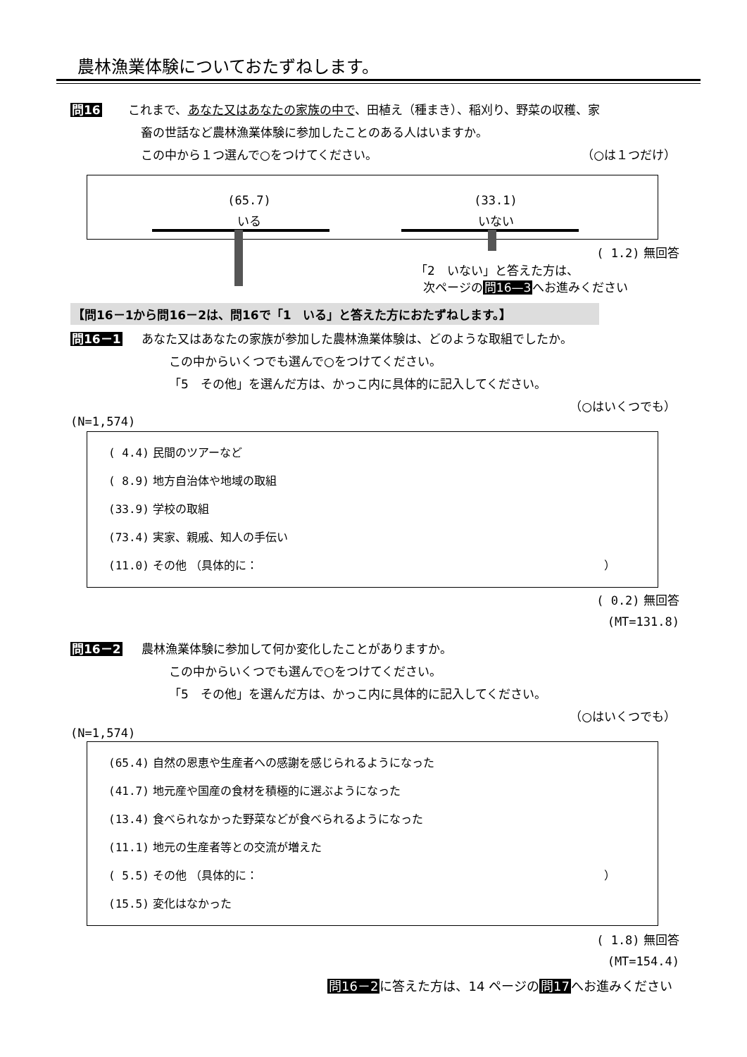農林漁業体験についておたずねします。
問16 これまで、あなた又はあなたの家族の中で、田植え（種まき）、稲刈り、野菜の収穫、家
畜の世話など農林漁業体験に参加したことのある人はいますか。
この中から１つ選んで○をつけてください。 （○は１つだけ）
(65.7)
いる
(33.1)
いない
( 1.2) 無回答
「2　いない」と答えた方は、
次ページの問16—3へお進みください
【問16－1から問16－2は、問16で「1　いる」と答えた方におたずねします。】
問16－1 あなた又はあなたの家族が参加した農林漁業体験は、どのような取組でしたか。
この中からいくつでも選んで○をつけてください。
「5　その他」を選んだ方は、かっこ内に具体的に記入してください。
（○はいくつでも）
(N=1,574)
( 4.4) 民間のツアーなど
( 8.9) 地方自治体や地域の取組
(33.9) 学校の取組
(73.4) 実家、親戚、知人の手伝い
(11.0) その他 （具体的に： ）
( 0.2) 無回答
(MT=131.8)
問16－2 農林漁業体験に参加して何か変化したことがありますか。
この中からいくつでも選んで○をつけてください。
「5　その他」を選んだ方は、かっこ内に具体的に記入してください。
（○はいくつでも）
(N=1,574)
(65.4) 自然の恩恵や生産者への感謝を感じられるようになった
(41.7) 地元産や国産の食材を積極的に選ぶようになった
(13.4) 食べられなかった野菜などが食べられるようになった
(11.1) 地元の生産者等との交流が増えた
( 5.5) その他 （具体的に： ）
(15.5) 変化はなかった
( 1.8) 無回答
(MT=154.4)
問16－2に答えた方は、14 ページの問17へお進みください